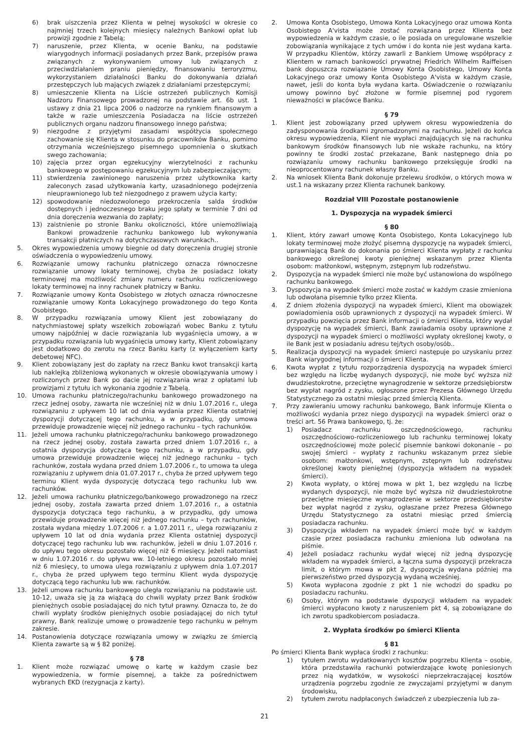6) brak uiszczenia przez Klienta w pełnej wysokości w okresie co najmniej trzech kolejnych miesięcy należnych Bankowi opłat lub prowizji zgodnie z Tabelą;
7) naruszenie, przez Klienta, w ocenie Banku, na podstawie wiarygodnych informacji posiadanych przez Bank, przepisów prawa związanych z wykonywaniem umowy lub związanych z przeciwdziałaniem praniu pieniędzy, finansowaniu terroryzmu, wykorzystaniem działalności Banku do dokonywania działań przestępczych lub mających związek z działaniami przestępczymi;
8) umieszczenie Klienta na Liście ostrzeżeń publicznych Komisji Nadzoru Finansowego prowadzonej na podstawie art. 6b ust. 1 ustawy z dnia 21 lipca 2006 o nadzorze na rynkiem finansowym a także w razie umieszczenia Posiadacza na liście ostrzeżeń publicznych organu nadzoru finansowego innego państwa;
9) niezgodne z przyjętymi zasadami współżycia społecznego zachowanie się Klienta w stosunku do pracowników Banku, pomimo otrzymania wcześniejszego pisemnego upomnienia o skutkach swego zachowania;
10) zajęcia przez organ egzekucyjny wierzytelności z rachunku bankowego w postępowaniu egzekucyjnym lub zabezpieczającym;
11) stwierdzenia zawinionego naruszenia przez użytkownika karty zaleconych zasad użytkowania karty, uzasadnionego podejrzenia nieuprawnionego lub też niezgodnego z prawem użycia karty;
12) spowodowanie niedozwolonego przekroczenia salda środków dostępnych i jednoczesnego braku jego spłaty w terminie 7 dni od dnia doręczenia wezwania do zapłaty;
13) zaistnienie po stronie Banku okoliczności, które uniemożliwiają Bankowi prowadzenie rachunku bankowego lub wykonywania transakcji płatniczych na dotychczasowych warunkach..
5. Okres wypowiedzenia umowy biegnie od daty doręczenia drugiej stronie oświadczenia o wypowiedzeniu umowy.
6. Rozwiązanie umowy rachunku płatniczego oznacza równoczesne rozwiązanie umowy lokaty terminowej, chyba że posiadacz lokaty terminowej ma możliwość zmiany numeru rachunku rozliczeniowego lokaty terminowej na inny rachunek płatniczy w Banku.
7. Rozwiązanie umowy Konta Osobistego w złotych oznacza równoczesne rozwiązanie umowy Konta Lokacyjnego prowadzonego do tego Konta Osobistego.
8. W przypadku rozwiązania umowy Klient jest zobowiązany do natychmiastowej spłaty wszelkich zobowiązań wobec Banku z tytułu umowy najpóźniej w dacie rozwiązania lub wygaśnięcia umowy, a w przypadku rozwiązania lub wygaśnięcia umowy karty, Klient zobowiązany jest dodatkowo do zwrotu na rzecz Banku karty (z wyłączeniem karty debetowej NFC).
9. Klient zobowiązany jest do zapłaty na rzecz Banku kwot transakcji kartą lub naklejką zbliżeniową wykonanych w okresie obowiązywania umowy i rozliczonych przez Bank po dacie jej rozwiązania wraz z opłatami lub prowizjami z tytułu ich wykonania zgodnie z Tabelą.
10. Umowa rachunku płatniczego/rachunku bankowego prowadzonego na rzecz jednej osoby, zawarta nie wcześniej niż w dniu 1.07.2016 r., ulega rozwiązaniu z upływem 10 lat od dnia wydania przez Klienta ostatniej dyspozycji dotyczącej tego rachunku, a w przypadku, gdy umowa przewiduje prowadzenie więcej niż jednego rachunku – tych rachunków.
11. Jeżeli umowa rachunku płatniczego/rachunku bankowego prowadzonego na rzecz jednej osoby, została zawarta przed dniem 1.07.2016 r., a ostatnia dyspozycja dotycząca tego rachunku, a w przypadku, gdy umowa przewiduje prowadzenie więcej niż jednego rachunku – tych rachunków, została wydana przed dniem 1.07.2006 r., to umowa ta ulega rozwiązaniu z upływem dnia 01.07.2017 r., chyba że przed upływem tego terminu Klient wyda dyspozycję dotyczącą tego rachunku lub ww. rachunków.
12. Jeżeli umowa rachunku płatniczego/bankowego prowadzonego na rzecz jednej osoby, została zawarta przed dniem 1.07.2016 r., a ostatnia dyspozycja dotycząca tego rachunku, a w przypadku, gdy umowa przewiduje prowadzenie więcej niż jednego rachunku – tych rachunków, została wydana między 1.07.2006 r. a 1.07.2011 r., ulega rozwiązaniu z upływem 10 lat od dnia wydania przez Klienta ostatniej dyspozycji dotyczącej tego rachunku lub ww. rachunków, jeżeli w dniu 1.07.2016 r. do upływu tego okresu pozostało więcej niż 6 miesięcy. Jeżeli natomiast w dniu 1.07.2016 r. do upływu ww. 10-letniego okresu pozostało mniej niż 6 miesięcy, to umowa ulega rozwiązaniu z upływem dnia 1.07.2017 r., chyba że przed upływem tego terminu Klient wyda dyspozycję dotyczącą tego rachunku lub ww. rachunków.
13. Jeżeli umowa rachunku bankowego uległa rozwiązaniu na podstawie ust. 10-12, uważa się ją za wiążącą do chwili wypłaty przez Bank środków pieniężnych osobie posiadającej do nich tytuł prawny. Oznacza to, że do chwili wypłaty środków pieniężnych osobie posiadającej do nich tytuł prawny, Bank realizuje umowę o prowadzenie tego rachunku w pełnym zakresie.
14. Postanowienia dotyczące rozwiązania umowy w związku ze śmiercią Klienta zawarte są w § 82 poniżej.
§ 78
1. Klient może rozwiązać umowę o kartę w każdym czasie bez wypowiedzenia, w formie pisemnej, a także za pośrednictwem wybranych EKD (rezygnacja z karty).
2. Umowa Konta Osobistego, Umowa Konta Lokacyjnego oraz umowa Konta Osobistego A'vista może zostać rozwiązana przez Klienta bez wypowiedzenia w każdym czasie, o ile posiada on uregulowane wszelkie zobowiązania wynikające z tych umów i do konta nie jest wydana karta. W przypadku Klientów, którzy zawarli z Bankiem Umowę współpracy z Klientem w ramach bankowości prywatnej Friedrich Wilhelm Raiffeisen bank dopuszcza rozwiązanie Umowy Konta Osobistego, Umowy Konta Lokacyjnego oraz umowy Konta Osobistego A'vista w każdym czasie, nawet, jeśli do konta była wydana karta. Oświadczenie o rozwiązaniu umowy powinno być złożone w formie pisemnej pod rygorem nieważności w placówce Banku.
§ 79
1. Klient jest zobowiązany przed upływem okresu wypowiedzenia do zadysponowania środkami zgromadzonymi na rachunku. Jeżeli do końca okresu wypowiedzenia, Klient nie wypłaci znajdujących się na rachunku bankowym środków finansowych lub nie wskaże rachunku, na który powinny te środki zostać przekazane, Bank następnego dnia po rozwiązaniu umowy rachunku bankowego przeksięguje środki na nieoprocentowany rachunek własny Banku.
2. Na wniosek Klienta Bank dokonuje przelewu środków, o których mowa w ust.1 na wskazany przez Klienta rachunek bankowy.
Rozdział VIII Pozostałe postanowienie
1. Dyspozycja na wypadek śmierci
§ 80
1. Klient, który zawarł umowę Konta Osobistego, Konta Lokacyjnego lub lokaty terminowej może złożyć pisemną dyspozycję na wypadek śmierci, uprawniającą Bank do dokonania po śmierci Klienta wypłaty z rachunku bankowego określonej kwoty pieniężnej wskazanym przez Klienta osobom: małżonkowi, wstępnym, zstępnym lub rodzeństwu.
2. Dyspozycja na wypadek śmierci nie może być ustanowiona do wspólnego rachunku bankowego.
3. Dyspozycja na wypadek śmierci może zostać w każdym czasie zmieniona lub odwołana pisemnie tylko przez Klienta.
4. Z dniem złożenia dyspozycji na wypadek śmierci, Klient ma obowiązek powiadomienia osób uprawnionych z dyspozycji na wypadek śmierci. W przypadku powzięcia przez Bank informacji o śmierci Klienta, który wydał dyspozycję na wypadek śmierci, Bank zawiadamia osoby uprawnione z dyspozycji na wypadek śmierci o możliwości wypłaty określonej kwoty, o ile Bank jest w posiadaniu adresu tej/tych osoby/osób..
5. Realizacja dyspozycji na wypadek śmierci następuje po uzyskaniu przez Bank wiarygodnej informacji o śmierci Klienta.
6. Kwota wypłat z tytułu rozporządzenia dyspozycją na wypadek śmierci bez względu na liczbę wydanych dyspozycji, nie może być wyższa niż dwudziestokrotne, przeciętne wynagrodzenie w sektorze przedsiębiorstw bez wypłat nagród z zysku, ogłoszone przez Prezesa Głównego Urzędu Statystycznego za ostatni miesiąc przed śmiercią Klienta.
7. Przy zawieraniu umowy rachunku bankowego, Bank informuje Klienta o możliwości wydania przez niego dyspozycji na wypadek śmierci oraz o treści art. 56 Prawa bankowego, tj. że:
1) Posiadacz rachunku oszczędnościowego, rachunku oszczędnościowo-rozliczeniowego lub rachunku terminowej lokaty oszczędnościowej może polecić pisemnie bankowi dokonanie – po swojej śmierci – wypłaty z rachunku wskazanym przez siebie osobom: małżonkowi, wstępnym, zstępnym lub rodzeństwu określonej kwoty pieniężnej (dyspozycja wkładem na wypadek śmierci).
2) Kwota wypłaty, o której mowa w pkt 1, bez względu na liczbę wydanych dyspozycji, nie może być wyższa niż dwudziestokrotne przeciętne miesięczne wynagrodzenie w sektorze przedsiębiorstw bez wypłat nagród z zysku, ogłaszane przez Prezesa Głównego Urzędu Statystycznego za ostatni miesiąc przed śmiercią posiadacza rachunku.
3) Dyspozycja wkładem na wypadek śmierci może być w każdym czasie przez posiadacza rachunku zmieniona lub odwołana na piśmie.
4) Jeżeli posiadacz rachunku wydał więcej niż jedną dyspozycję wkładem na wypadek śmierci, a łączna suma dyspozycji przekracza limit, o którym mowa w pkt 2, dyspozycja wydana później ma pierwszeństwo przed dyspozycją wydaną wcześniej.
5) Kwota wypłacona zgodnie z pkt 1 nie wchodzi do spadku po posiadaczu rachunku.
6) Osoby, którym na podstawie dyspozycji wkładem na wypadek śmierci wypłacono kwoty z naruszeniem pkt 4, są zobowiązane do ich zwrotu spadkobiercom posiadacza.
2. Wypłata środków po śmierci Klienta
§ 81
Po śmierci Klienta Bank wypłaca środki z rachunku:
1) tytułem zwrotu wydatkowanych kosztów pogrzebu Klienta – osobie, która przedstawiła rachunki potwierdzające kwotę poniesionych przez nią wydatków, w wysokości nieprzekraczającej kosztów urządzenia pogrzebu zgodnie ze zwyczajami przyjętymi w danym środowisku,
2) tytułem zwrotu nadpłaconych świadczeń z ubezpieczenia lub za-
21